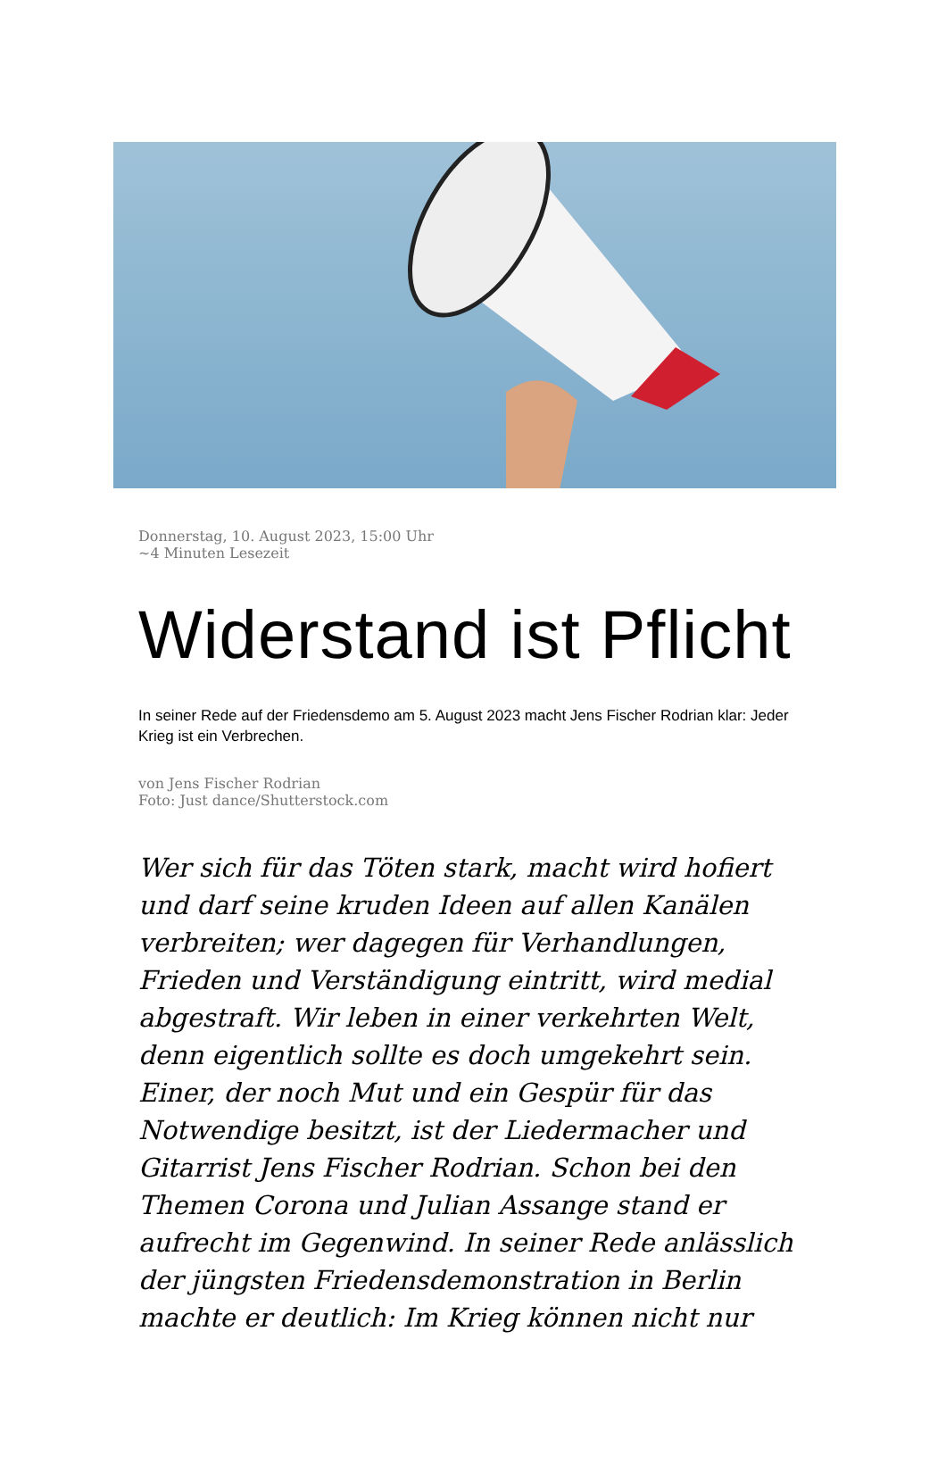Donnerstag, 10. August 2023, 15:00 Uhr
~4 Minuten Lesezeit
Widerstand ist Pflicht
In seiner Rede auf der Friedensdemo am 5. August 2023 macht Jens Fischer Rodrian klar: Jeder Krieg ist ein Verbrechen.
von Jens Fischer Rodrian
Foto: Just dance/Shutterstock.com
Wer sich für das Töten stark, macht wird hofiert und darf seine kruden Ideen auf allen Kanälen verbreiten; wer dagegen für Verhandlungen, Frieden und Verständigung eintritt, wird medial abgestraft. Wir leben in einer verkehrten Welt, denn eigentlich sollte es doch umgekehrt sein. Einer, der noch Mut und ein Gespür für das Notwendige besitzt, ist der Liedermacher und Gitarrist Jens Fischer Rodrian. Schon bei den Themen Corona und Julian Assange stand er aufrecht im Gegenwind. In seiner Rede anlässlich der jüngsten Friedensdemonstration in Berlin machte er deutlich: Im Krieg können nicht nur